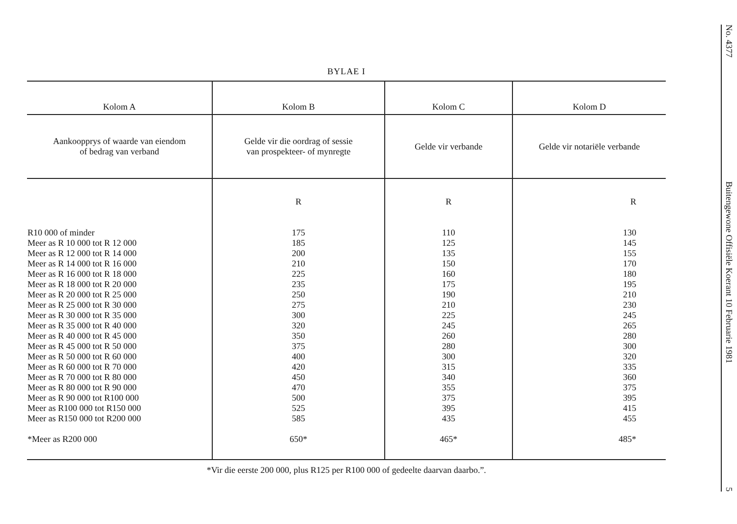BYLAE I
| Kolom A | Kolom B | Kolom C | Kolom D |
| --- | --- | --- | --- |
| Aankoopprys of waarde van eiendom of bedrag van verband | Gelde vir die oordrag of sessie van prospekteer- of mynregte | Gelde vir verbande | Gelde vir notariële verbande |
| R10 000 of minder Meer as R 10 000 tot R 12 000 Meer as R 12 000 tot R 14 000 Meer as R 14 000 tot R 16 000 Meer as R 16 000 tot R 18 000 Meer as R 18 000 tot R 20 000 Meer as R 20 000 tot R 25 000 Meer as R 25 000 tot R 30 000 Meer as R 30 000 tot R 35 000 Meer as R 35 000 tot R 40 000 Meer as R 40 000 tot R 45 000 Meer as R 45 000 tot R 50 000 Meer as R 50 000 tot R 60 000 Meer as R 60 000 tot R 70 000 Meer as R 70 000 tot R 80 000 Meer as R 80 000 tot R 90 000 Meer as R 90 000 tot R100 000 Meer as R100 000 tot R150 000 Meer as R150 000 tot R200 000 *Meer as R200 000 | R 175 185 200 210 225 235 250 275 300 320 350 375 400 420 450 470 500 525 585 650* | R 110 125 135 150 160 175 190 210 225 245 260 280 300 315 340 355 375 395 435 465* | R 130 145 155 170 180 195 210 230 245 265 280 300 320 335 360 375 395 415 455 485* |
*Vir die eerste 200 000, plus R125 per R100 000 of gedeelte daarvan daarbo.”.
No. 4377 Buitengewone Offisiële Koerant 10 Februarie 1981 5